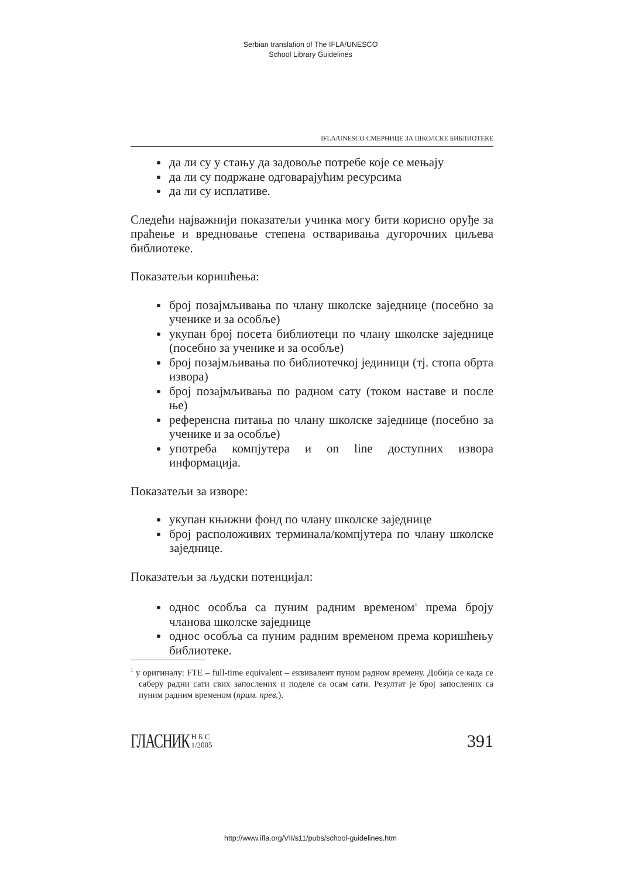Serbian translation of The IFLA/UNESCO
School Library Guidelines
IFLA/UNESCO СМЕРНИЦЕ ЗА ШКОЛСКЕ БИБЛИОТЕКЕ
да ли су у стању да задовоље потребе које се мењају
да ли су подржане одговарајућим ресурсима
да ли су исплативе.
Следећи најважнији показатељи учинка могу бити корисно оруђе за праћење и вредновање степена остваривања дугорочних циљева библиотеке.
Показатељи коришћења:
број позајмљивања по члану школске заједнице (посебно за ученике и за особље)
укупан број посета библиотеци по члану школске заједнице (посебно за ученике и за особље)
број позајмљивања по библиотечкој јединици (тј. стопа обрта извора)
број позајмљивања по радном сату (током наставе и после ње)
референсна питања по члану школске заједнице (посебно за ученике и за особље)
употреба компјутера и on line доступних извора информација.
Показатељи за изворе:
укупан књижни фонд по члану школске заједнице
број расположивих терминала/компјутера по члану школске заједнице.
Показатељи за људски потенцијал:
однос особља са пуним радним временом<sup>1</sup> према броју чланова школске заједнице
однос особља са пуним радним временом према коришћењу библиотеке.
<sup>1</sup> у оригиналу: FTE – full-time equivalent – еквивалент пуном радном времену. Добија се када се саберу радни сати свих запослених и поделе са осам сати. Резултат је број запослених са пуним радним временом (прим. прев.).
ГЛАСНИК Н Б С
1/2005
391
http://www.ifla.org/VII/s11/pubs/school-guidelines.htm